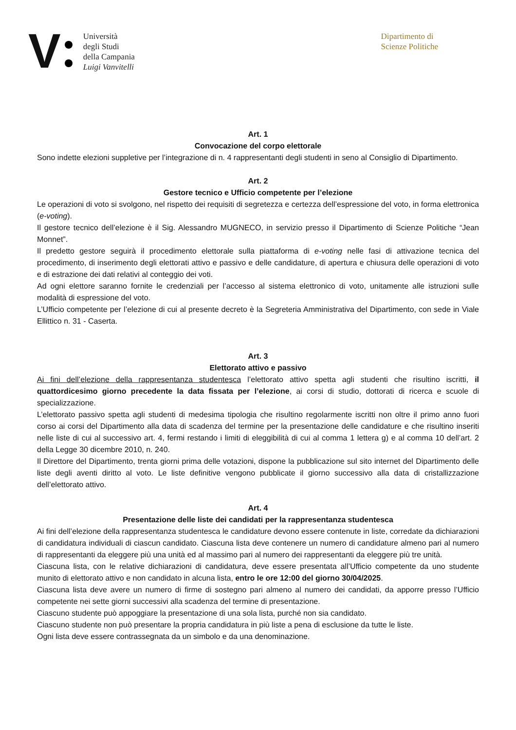V
Università
degli Studi
della Campania
Luigi Vanvitelli
Dipartimento di
Scienze Politiche
Art. 1
Convocazione del corpo elettorale
Sono indette elezioni suppletive per l’integrazione di n. 4 rappresentanti degli studenti in seno al Consiglio di Dipartimento.
Art. 2
Gestore tecnico e Ufficio competente per l’elezione
Le operazioni di voto si svolgono, nel rispetto dei requisiti di segretezza e certezza dell’espressione del voto, in forma elettronica (e-voting).
Il gestore tecnico dell’elezione è il Sig. Alessandro MUGNECO, in servizio presso il Dipartimento di Scienze Politiche “Jean Monnet”.
Il predetto gestore seguirà il procedimento elettorale sulla piattaforma di e-voting nelle fasi di attivazione tecnica del procedimento, di inserimento degli elettorati attivo e passivo e delle candidature, di apertura e chiusura delle operazioni di voto e di estrazione dei dati relativi al conteggio dei voti.
Ad ogni elettore saranno fornite le credenziali per l’accesso al sistema elettronico di voto, unitamente alle istruzioni sulle modalità di espressione del voto.
L’Ufficio competente per l’elezione di cui al presente decreto è la Segreteria Amministrativa del Dipartimento, con sede in Viale Ellittico n. 31 - Caserta.
Art. 3
Elettorato attivo e passivo
Ai fini dell’elezione della rappresentanza studentesca l’elettorato attivo spetta agli studenti che risultino iscritti, il quattordicesimo giorno precedente la data fissata per l’elezione, ai corsi di studio, dottorati di ricerca e scuole di specializzazione.
L’elettorato passivo spetta agli studenti di medesima tipologia che risultino regolarmente iscritti non oltre il primo anno fuori corso ai corsi del Dipartimento alla data di scadenza del termine per la presentazione delle candidature e che risultino inseriti nelle liste di cui al successivo art. 4, fermi restando i limiti di eleggibilità di cui al comma 1 lettera g) e al comma 10 dell’art. 2 della Legge 30 dicembre 2010, n. 240.
Il Direttore del Dipartimento, trenta giorni prima delle votazioni, dispone la pubblicazione sul sito internet del Dipartimento delle liste degli aventi diritto al voto. Le liste definitive vengono pubblicate il giorno successivo alla data di cristallizzazione dell’elettorato attivo.
Art. 4
Presentazione delle liste dei candidati per la rappresentanza studentesca
Ai fini dell’elezione della rappresentanza studentesca le candidature devono essere contenute in liste, corredate da dichiarazioni di candidatura individuali di ciascun candidato. Ciascuna lista deve contenere un numero di candidature almeno pari al numero di rappresentanti da eleggere più una unità ed al massimo pari al numero dei rappresentanti da eleggere più tre unità.
Ciascuna lista, con le relative dichiarazioni di candidatura, deve essere presentata all’Ufficio competente da uno studente munito di elettorato attivo e non candidato in alcuna lista, entro le ore 12:00 del giorno 30/04/2025.
Ciascuna lista deve avere un numero di firme di sostegno pari almeno al numero dei candidati, da apporre presso l’Ufficio competente nei sette giorni successivi alla scadenza del termine di presentazione.
Ciascuno studente può appoggiare la presentazione di una sola lista, purché non sia candidato.
Ciascuno studente non può presentare la propria candidatura in più liste a pena di esclusione da tutte le liste.
Ogni lista deve essere contrassegnata da un simbolo e da una denominazione.